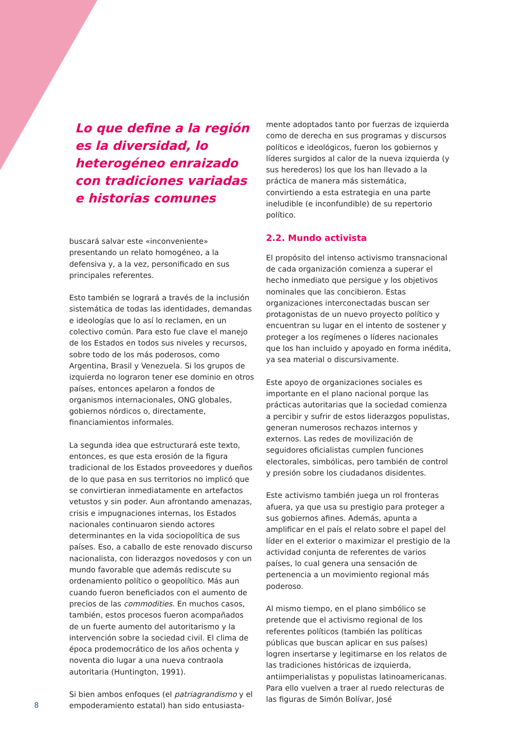Lo que define a la región es la diversidad, lo heterogéneo enraizado con tradiciones variadas e historias comunes
buscará salvar este «inconveniente» presentando un relato homogéneo, a la defensiva y, a la vez, personificado en sus principales referentes.
Esto también se logrará a través de la inclusión sistemática de todas las identidades, demandas e ideologías que lo así lo reclamen, en un colectivo común. Para esto fue clave el manejo de los Estados en todos sus niveles y recursos, sobre todo de los más poderosos, como Argentina, Brasil y Venezuela. Si los grupos de izquierda no lograron tener ese dominio en otros países, entonces apelaron a fondos de organismos internacionales, ONG globales, gobiernos nórdicos o, directamente, financiamientos informales.
La segunda idea que estructurará este texto, entonces, es que esta erosión de la figura tradicional de los Estados proveedores y dueños de lo que pasa en sus territorios no implicó que se convirtieran inmediatamente en artefactos vetustos y sin poder. Aun afrontando amenazas, crisis e impugnaciones internas, los Estados nacionales continuaron siendo actores determinantes en la vida sociopolítica de sus países. Eso, a caballo de este renovado discurso nacionalista, con liderazgos novedosos y con un mundo favorable que además rediscute su ordenamiento político o geopolítico. Más aun cuando fueron beneficiados con el aumento de precios de las commodities. En muchos casos, también, estos procesos fueron acompañados de un fuerte aumento del autoritarismo y la intervención sobre la sociedad civil. El clima de época prodemocrático de los años ochenta y noventa dio lugar a una nueva contraola autoritaria (Huntington, 1991).
Si bien ambos enfoques (el patriagrandismo y el empoderamiento estatal) han sido entusiasta-
mente adoptados tanto por fuerzas de izquierda como de derecha en sus programas y discursos políticos e ideológicos, fueron los gobiernos y líderes surgidos al calor de la nueva izquierda (y sus herederos) los que los han llevado a la práctica de manera más sistemática, convirtiendo a esta estrategia en una parte ineludible (e inconfundible) de su repertorio político.
2.2. Mundo activista
El propósito del intenso activismo transnacional de cada organización comienza a superar el hecho inmediato que persigue y los objetivos nominales que las concibieron. Estas organizaciones interconectadas buscan ser protagonistas de un nuevo proyecto político y encuentran su lugar en el intento de sostener y proteger a los regímenes o líderes nacionales que los han incluido y apoyado en forma inédita, ya sea material o discursivamente.
Este apoyo de organizaciones sociales es importante en el plano nacional porque las prácticas autoritarias que la sociedad comienza a percibir y sufrir de estos liderazgos populistas, generan numerosos rechazos internos y externos. Las redes de movilización de seguidores oficialistas cumplen funciones electorales, simbólicas, pero también de control y presión sobre los ciudadanos disidentes.
Este activismo también juega un rol fronteras afuera, ya que usa su prestigio para proteger a sus gobiernos afines. Además, apunta a amplificar en el país el relato sobre el papel del líder en el exterior o maximizar el prestigio de la actividad conjunta de referentes de varios países, lo cual genera una sensación de pertenencia a un movimiento regional más poderoso.
Al mismo tiempo, en el plano simbólico se pretende que el activismo regional de los referentes políticos (también las políticas públicas que buscan aplicar en sus países) logren insertarse y legitimarse en los relatos de las tradiciones históricas de izquierda, antiimperialistas y populistas latinoamericanas. Para ello vuelven a traer al ruedo relecturas de las figuras de Simón Bolívar, José
8